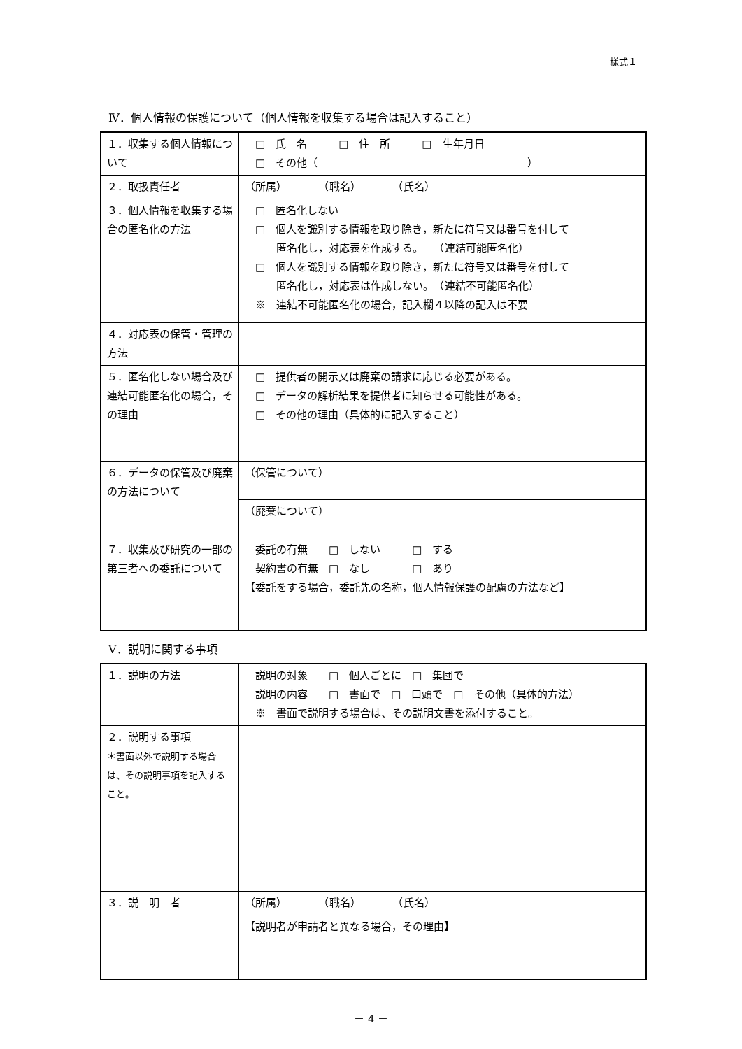様式１
Ⅳ．個人情報の保護について（個人情報を収集する場合は記入すること）
| １．収集する個人情報について | □ 氏 名 □ 住 所 □ 生年月日 □ その他（ ） |
| ２．取扱責任者 | （所属） （職名） （氏名） |
| ３．個人情報を収集する場合の匿名化の方法 | □ 匿名化しない □ 個人を識別する情報を取り除き，新たに符号又は番号を付して 匿名化し，対応表を作成する。 （連結可能匿名化） □ 個人を識別する情報を取り除き，新たに符号又は番号を付して 匿名化し，対応表は作成しない。 （連結不可能匿名化） ※ 連結不可能匿名化の場合，記入欄４以降の記入は不要 |
| ４．対応表の保管・管理の方法 | |
| ５．匿名化しない場合及び連結可能匿名化の場合，その理由 | □ 提供者の開示又は廃棄の請求に応じる必要がある。 □ データの解析結果を提供者に知らせる可能性がある。 □ その他の理由（具体的に記入すること） |
| ６．データの保管及び廃棄の方法について | （保管について） |
| | （廃棄について） |
| ７．収集及び研究の一部の第三者への委託について | 委託の有無 □ しない □ する 契約書の有無 □ なし □ あり 【委託をする場合，委託先の名称，個人情報保護の配慮の方法など】 |
Ⅴ．説明に関する事項
| １．説明の方法 | 説明の対象 □ 個人ごとに □ 集団で 説明の内容 □ 書面で □ 口頭で □ その他（具体的方法） ※ 書面で説明する場合は、その説明文書を添付すること。 |
| ２．説明する事項 ＊書面以外で説明する場合は、その説明事項を記入すること。 | |
| ３．説 明 者 | （所属） （職名） （氏名） |
| | 【説明者が申請者と異なる場合，その理由】 |
－ 4 －